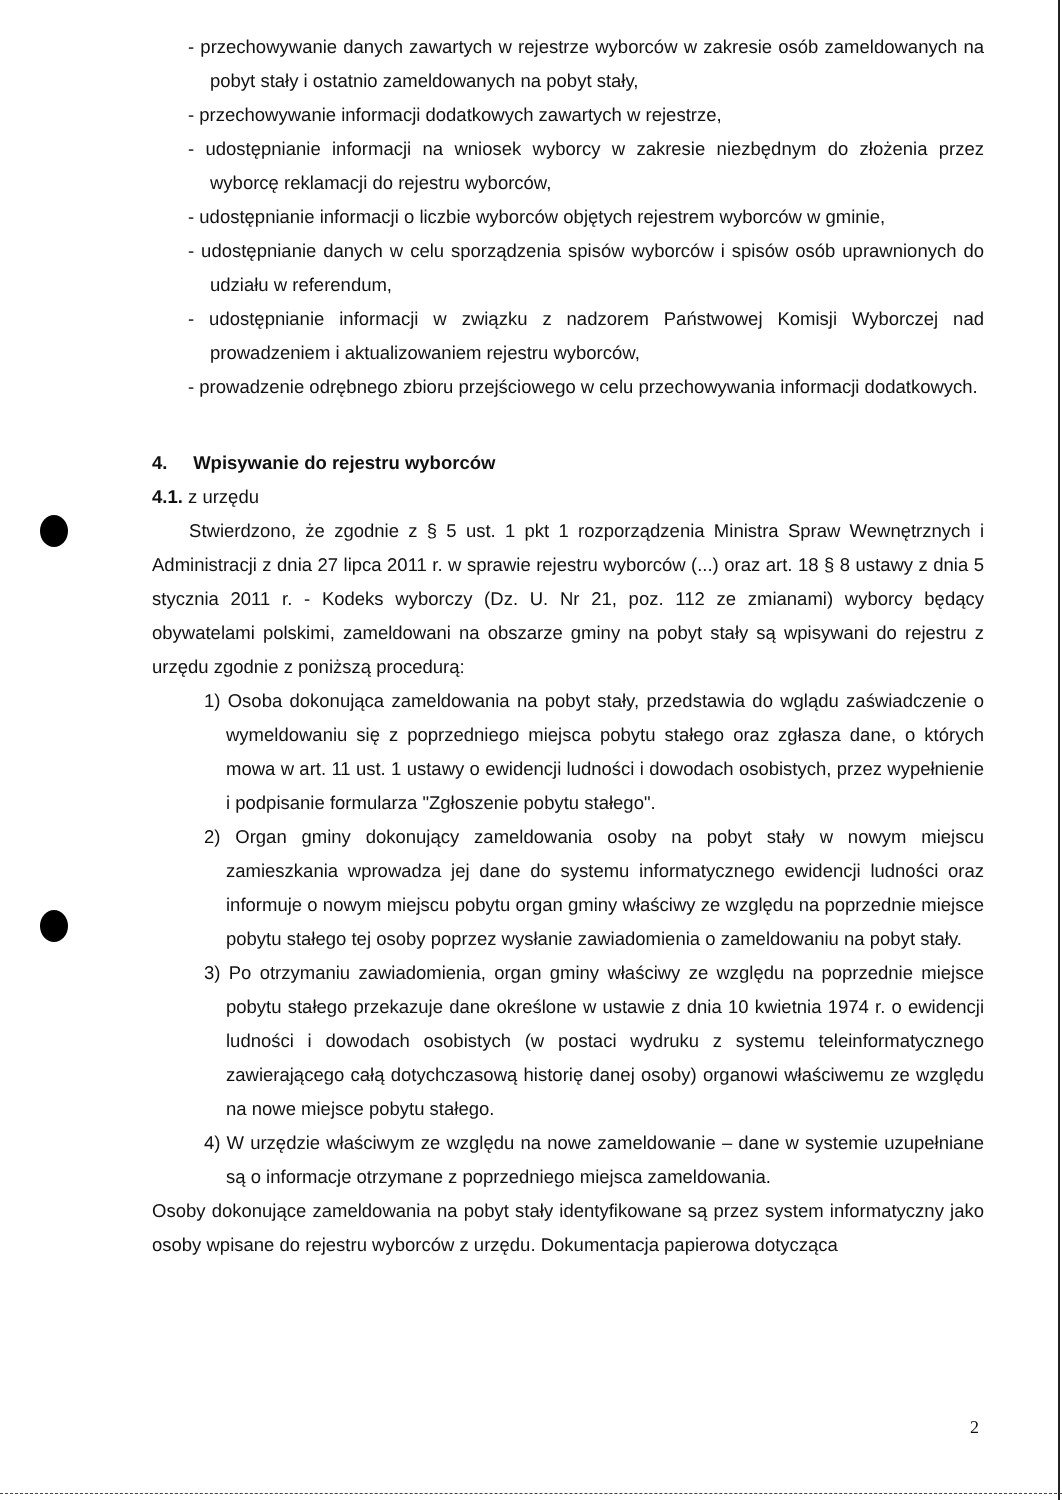- przechowywanie danych zawartych w rejestrze wyborców w zakresie osób zameldowanych na pobyt stały i ostatnio zameldowanych na pobyt stały,
- przechowywanie informacji dodatkowych zawartych w rejestrze,
- udostępnianie informacji na wniosek wyborcy w zakresie niezbędnym do złożenia przez wyborcę reklamacji do rejestru wyborców,
- udostępnianie informacji o liczbie wyborców objętych rejestrem wyborców w gminie,
- udostępnianie danych w celu sporządzenia spisów wyborców i spisów osób uprawnionych do udziału w referendum,
- udostępnianie informacji w związku z nadzorem Państwowej Komisji Wyborczej nad prowadzeniem i aktualizowaniem rejestru wyborców,
- prowadzenie odrębnego zbioru przejściowego w celu przechowywania informacji dodatkowych.
4. Wpisywanie do rejestru wyborców
4.1. z urzędu
Stwierdzono, że zgodnie z § 5 ust. 1 pkt 1 rozporządzenia Ministra Spraw Wewnętrznych i Administracji z dnia 27 lipca 2011 r. w sprawie rejestru wyborców (...) oraz art. 18 § 8 ustawy z dnia 5 stycznia 2011 r. - Kodeks wyborczy (Dz. U. Nr 21, poz. 112 ze zmianami) wyborcy będący obywatelami polskimi, zameldowani na obszarze gminy na pobyt stały są wpisywani do rejestru z urzędu zgodnie z poniższą procedurą:
1) Osoba dokonująca zameldowania na pobyt stały, przedstawia do wglądu zaświadczenie o wymeldowaniu się z poprzedniego miejsca pobytu stałego oraz zgłasza dane, o których mowa w art. 11 ust. 1 ustawy o ewidencji ludności i dowodach osobistych, przez wypełnienie i podpisanie formularza "Zgłoszenie pobytu stałego".
2) Organ gminy dokonujący zameldowania osoby na pobyt stały w nowym miejscu zamieszkania wprowadza jej dane do systemu informatycznego ewidencji ludności oraz informuje o nowym miejscu pobytu organ gminy właściwy ze względu na poprzednie miejsce pobytu stałego tej osoby poprzez wysłanie zawiadomienia o zameldowaniu na pobyt stały.
3) Po otrzymaniu zawiadomienia, organ gminy właściwy ze względu na poprzednie miejsce pobytu stałego przekazuje dane określone w ustawie z dnia 10 kwietnia 1974 r. o ewidencji ludności i dowodach osobistych (w postaci wydruku z systemu teleinformatycznego zawierającego całą dotychczasową historię danej osoby) organowi właściwemu ze względu na nowe miejsce pobytu stałego.
4) W urzędzie właściwym ze względu na nowe zameldowanie – dane w systemie uzupełniane są o informacje otrzymane z poprzedniego miejsca zameldowania.
Osoby dokonujące zameldowania na pobyt stały identyfikowane są przez system informatyczny jako osoby wpisane do rejestru wyborców z urzędu. Dokumentacja papierowa dotycząca
2